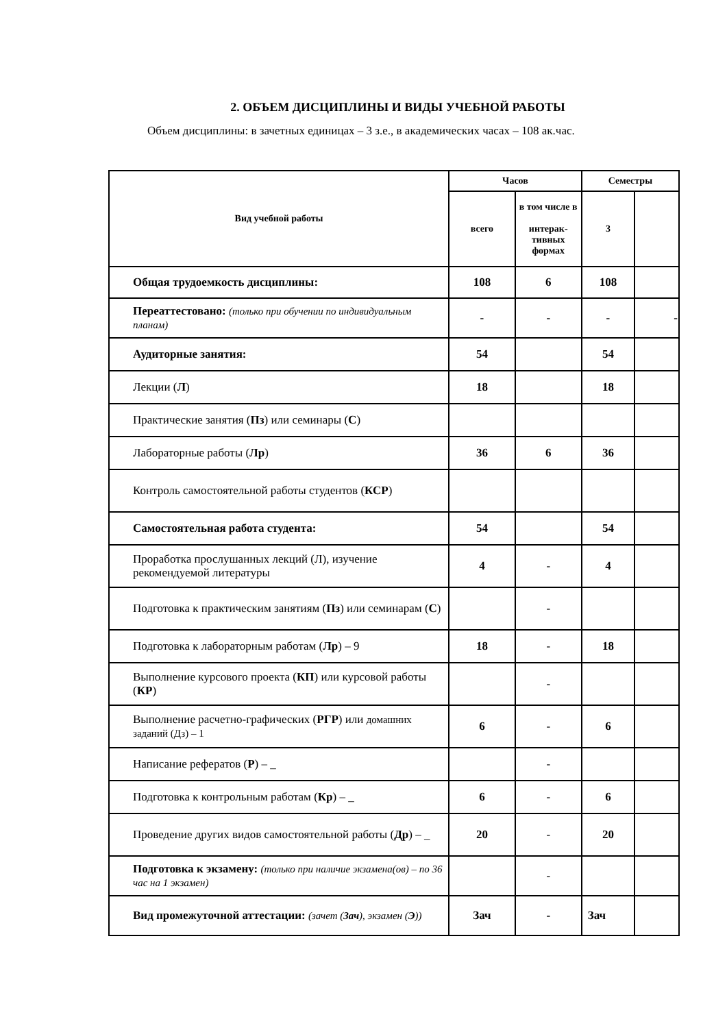2. ОБЪЕМ ДИСЦИПЛИНЫ И ВИДЫ УЧЕБНОЙ РАБОТЫ
Объем дисциплины: в зачетных единицах – 3 з.е., в академических часах – 108 ак.час.
| Вид учебной работы | Часов | | Семестры | |
| --- | --- | --- | --- | --- |
| | всего | в том числе в интерак- тивных формах | 3 | |
| Общая трудоемкость дисциплины: | 108 | 6 | 108 | |
| Переаттестовано: (только при обучении по индивидуальным планам) | - | - | - | - |
| Аудиторные занятия: | 54 | | 54 | |
| Лекции ( Л ) | 18 | | 18 | |
| Практические занятия ( Пз ) или семинары ( С ) | | | | |
| Лабораторные работы ( Лр ) | 36 | 6 | 36 | |
| Контроль самостоятельной работы студентов ( КСР ) | | | | |
| Самостоятельная работа студента: | 54 | | 54 | |
| Проработка прослушанных лекций (Л), изучение рекомендуемой литературы | 4 | - | 4 | |
| Подготовка к практическим занятиям ( Пз ) или семинарам ( С ) | | - | | |
| Подготовка к лабораторным работам ( Лр ) – 9 | 18 | - | 18 | |
| Выполнение курсового проекта ( КП ) или курсовой работы ( КР ) | | - | | |
| Выполнение расчетно-графических ( РГР ) или домашних заданий (Дз) – 1 | 6 | - | 6 | |
| Написание рефератов ( Р ) – _ | | - | | |
| Подготовка к контрольным работам ( Кр ) – _ | 6 | - | 6 | |
| Проведение других видов самостоятельной работы ( Др ) – _ | 20 | - | 20 | |
| Подготовка к экзамену: (только при наличие экзамена(ов) – по 36 час на 1 экзамен) | | - | | |
| Вид промежуточной аттестации: (зачет ( Зач ), экзамен ( Э )) | Зач | - | Зач | |